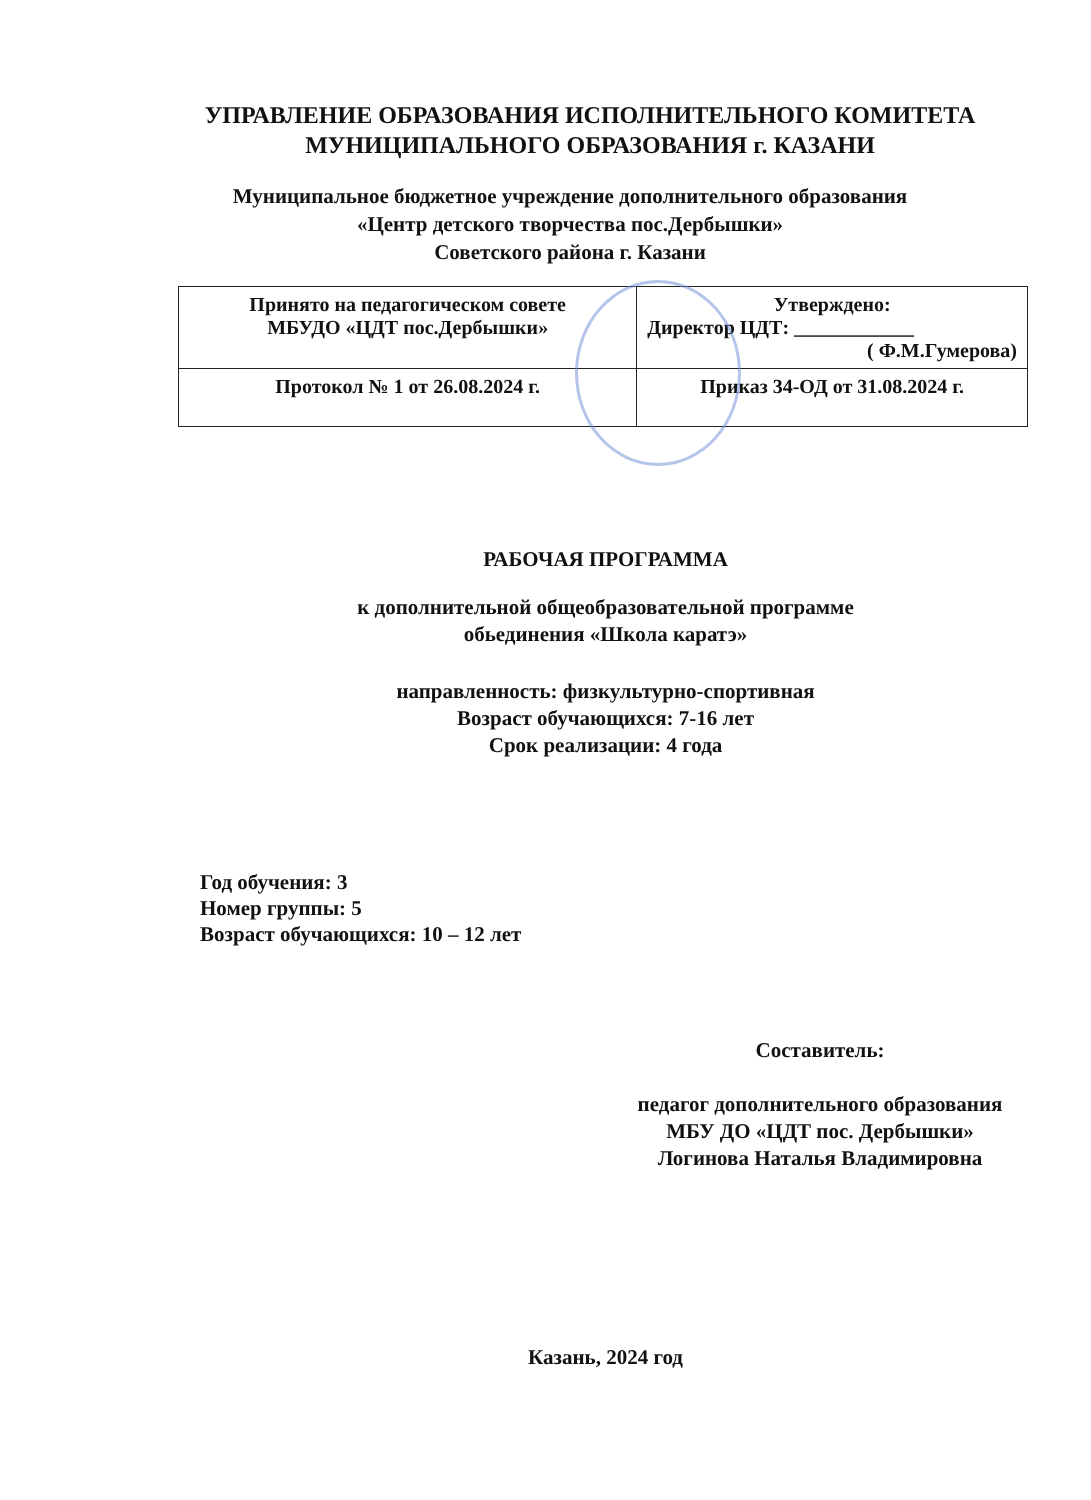УПРАВЛЕНИЕ ОБРАЗОВАНИЯ ИСПОЛНИТЕЛЬНОГО КОМИТЕТА МУНИЦИПАЛЬНОГО ОБРАЗОВАНИЯ г. КАЗАНИ
Муниципальное бюджетное учреждение дополнительного образования
«Центр детского творчества пос.Дербышки»
Советского района г. Казани
| Принято на педагогическом совете МБУДО «ЦДТ пос.Дербышки» | Утверждено: Директор ЦДТ: ____________ ( Ф.М.Гумерова) |
| Протокол № 1 от 26.08.2024 г. | Приказ 34-ОД от 31.08.2024 г. |
РАБОЧАЯ ПРОГРАММА
к дополнительной общеобразовательной программе
обьединения «Школа каратэ»
направленность: физкультурно-спортивная
Возраст обучающихся: 7-16 лет
Срок реализации: 4 года
Год обучения: 3
Номер группы: 5
Возраст обучающихся: 10 – 12 лет
Составитель:
педагог дополнительного образования
МБУ ДО «ЦДТ пос. Дербышки»
Логинова Наталья Владимировна
Казань, 2024 год